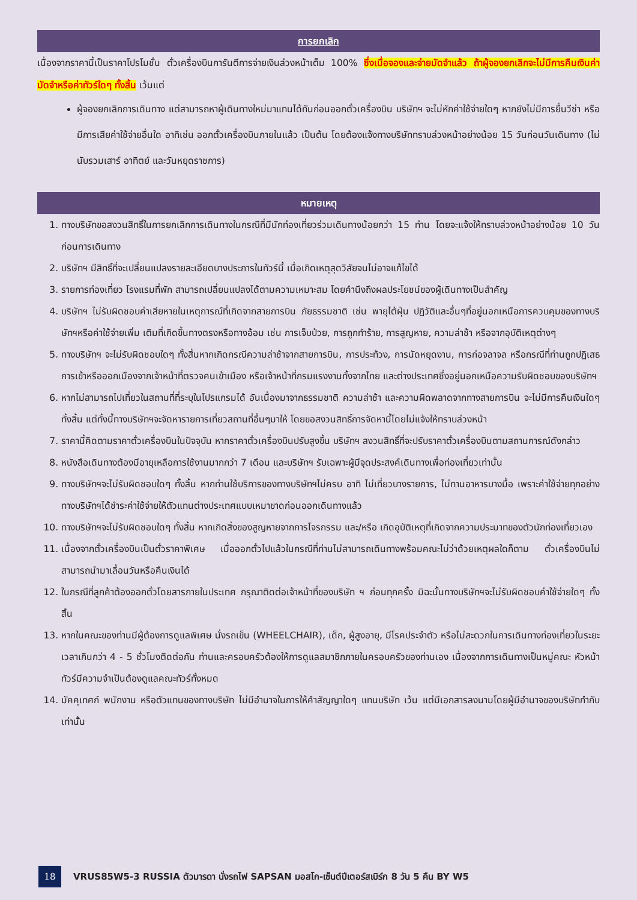การยกเลิก
เนื่องจากราคานี้เป็นราคาโปรโมชั่น ตั๋วเครื่องบินการันตีการจ่ายเงินล่วงหน้าเต็ม 100% ซึ่งเมื่อจองและจ่ายมัดจำแล้ว ถ้าผู้จองยกเลิกจะไม่มีการคืนเงินค่ามัดจำหรือค่าทัวร์ใดๆ ทั้งสิ้น เว้นแต่
ผู้จองยกเลิกการเดินทาง แต่สามารถหาผู้เดินทางใหม่มาแทนได้ทันก่อนออกตั๋วเครื่องบิน บริษัทฯ จะไม่หักค่าใช้จ่ายใดๆ หากยังไม่มีการยื่นวีซ่า หรือมีการเสียค่าใช้จ่ายอื่นใด อาทิเช่น ออกตั๋วเครื่องบินภายในแล้ว เป็นต้น โดยต้องแจ้งทางบริษัททราบล่วงหน้าอย่างน้อย 15 วันก่อนวันเดินทาง (ไม่นับรวมเสาร์ อาทิตย์ และวันหยุดราชการ)
หมายเหตุ
1. ทางบริษัทขอสงวนสิทธิ์ในการยกเลิกการเดินทางในกรณีที่มีนักท่องเที่ยวร่วมเดินทางน้อยกว่า 15 ท่าน โดยจะแจ้งให้ทราบล่วงหน้าอย่างน้อย 10 วันก่อนการเดินทาง
2. บริษัทฯ มีสิทธิ์ที่จะเปลี่ยนแปลงรายละเอียดบางประการในทัวร์นี้ เมื่อเกิดเหตุสุดวิสัยจนไม่อาจแก้ไขได้
3. รายการท่องเที่ยว โรงแรมที่พัก สามารถเปลี่ยนแปลงได้ตามความเหมาะสม โดยคำนึงถึงผลประโยชน์ของผู้เดินทางเป็นสำคัญ
4. บริษัทฯ ไม่รับผิดชอบค่าเสียหายในเหตุการณ์ที่เกิดจากสายการบิน ภัยธรรมชาติ เช่น พายุไต้ฝุ่น ปฏิวัติและอื่นๆที่อยู่นอกเหนือการควบคุมของทางบริษัทฯหรือค่าใช้จ่ายเพิ่ม เติมที่เกิดขึ้นทางตรงหรือทางอ้อม เช่น การเจ็บป่วย, การถูกทำร้าย, การสูญหาย, ความล่าช้า หรือจากอุบัติเหตุต่างๆ
5. ทางบริษัทฯ จะไม่รับผิดชอบใดๆ ทั้งสิ้นหากเกิดกรณีความล่าช้าจากสายการบิน, การประท้วง, การนัดหยุดงาน, การก่อจลาจล หรือกรณีที่ท่านถูกปฏิเสธ การเข้าหรือออกเมืองจากเจ้าหน้าที่ตรวจคนเข้าเมือง หรือเจ้าหน้าที่กรมแรงงานทั้งจากไทย และต่างประเทศซึ่งอยู่นอกเหนือความรับผิดชอบของบริษัทฯ
6. หากไม่สามารถไปเที่ยวในสถานที่ที่ระบุในโปรแกรมได้ อันเนื่องมาจากธรรมชาติ ความล่าช้า และความผิดพลาดจากทางสายการบิน จะไม่มีการคืนเงินใดๆทั้งสิ้น แต่ทั้งนี้ทางบริษัทฯจะจัดหารายการเที่ยวสถานที่อื่นๆมาให้ โดยขอสงวนสิทธิ์การจัดหานี้โดยไม่แจ้งให้ทราบล่วงหน้า
7. ราคานี้คิดตามราคาตั๋วเครื่องบินในปัจจุบัน หากราคาตั๋วเครื่องบินปรับสูงขึ้น บริษัทฯ สงวนสิทธิ์ที่จะปรับราคาตั๋วเครื่องบินตามสถานการณ์ดังกล่าว
8. หนังสือเดินทางต้องมีอายุเหลือการใช้งานมากกว่า 7 เดือน และบริษัทฯ รับเฉพาะผู้มีจุดประสงค์เดินทางเพื่อท่องเที่ยวเท่านั้น
9. ทางบริษัทฯจะไม่รับผิดชอบใดๆ ทั้งสิ้น หากท่านใช้บริการของทางบริษัทฯไม่ครบ อาทิ ไม่เที่ยวบางรายการ, ไม่ทานอาหารบางมื้อ เพราะค่าใช้จ่ายทุกอย่าง ทางบริษัทฯได้ชำระค่าใช้จ่ายให้ตัวแทนต่างประเทศแบบเหมาขาดก่อนออกเดินทางแล้ว
10. ทางบริษัทฯจะไม่รับผิดชอบใดๆ ทั้งสิ้น หากเกิดสิ่งของสูญหายจากการโจรกรรม และ/หรือ เกิดอุบัติเหตุที่เกิดจากความประมาทของตัวนักท่องเที่ยวเอง
11. เนื่องจากตั๋วเครื่องบินเป็นตั๋วราคาพิเศษ เมื่อออกตั๋วไปแล้วในกรณีที่ท่านไม่สามารถเดินทางพร้อมคณะไม่ว่าด้วยเหตุผลใดก็ตาม ตั๋วเครื่องบินไม่สามารถนำมาเลื่อนวันหรือคืนเงินได้
12. ในกรณีที่ลูกค้าต้องออกตั๋วโดยสารภายในประเทศ กรุณาติดต่อเจ้าหน้าที่ของบริษัท ฯ ก่อนทุกครั้ง มิฉะนั้นทางบริษัทฯจะไม่รับผิดชอบค่าใช้จ่ายใดๆ ทั้งสิ้น
13. หากในคณะของท่านมีผู้ต้องการดูแลพิเศษ นั่งรถเข็น (WHEELCHAIR), เด็ก, ผู้สูงอายุ, มีโรคประจำตัว หรือไม่สะดวกในการเดินทางท่องเที่ยวในระยะเวลาเกินกว่า 4 - 5 ชั่วโมงติดต่อกัน ท่านและครอบครัวต้องให้การดูแลสมาชิกภายในครอบครัวของท่านเอง เนื่องจากการเดินทางเป็นหมู่คณะ หัวหน้าทัวร์มีความจำเป็นต้องดูแลคณะทัวร์ทั้งหมด
14. มัคคุเทศก์ พนักงาน หรือตัวแทนของทางบริษัท ไม่มีอำนาจในการให้คำสัญญาใดๆ แทนบริษัท เว้น แต่มีเอกสารลงนามโดยผู้มีอำนาจของบริษัทกำกับเท่านั้น
18
VRUS85W5-3 RUSSIA ตัวมารดา นั่งรถไฟ SAPSAN มอสโก-เซ็นต์ปีเตอร์สเบิร์ก 8 วัน 5 คืน BY W5